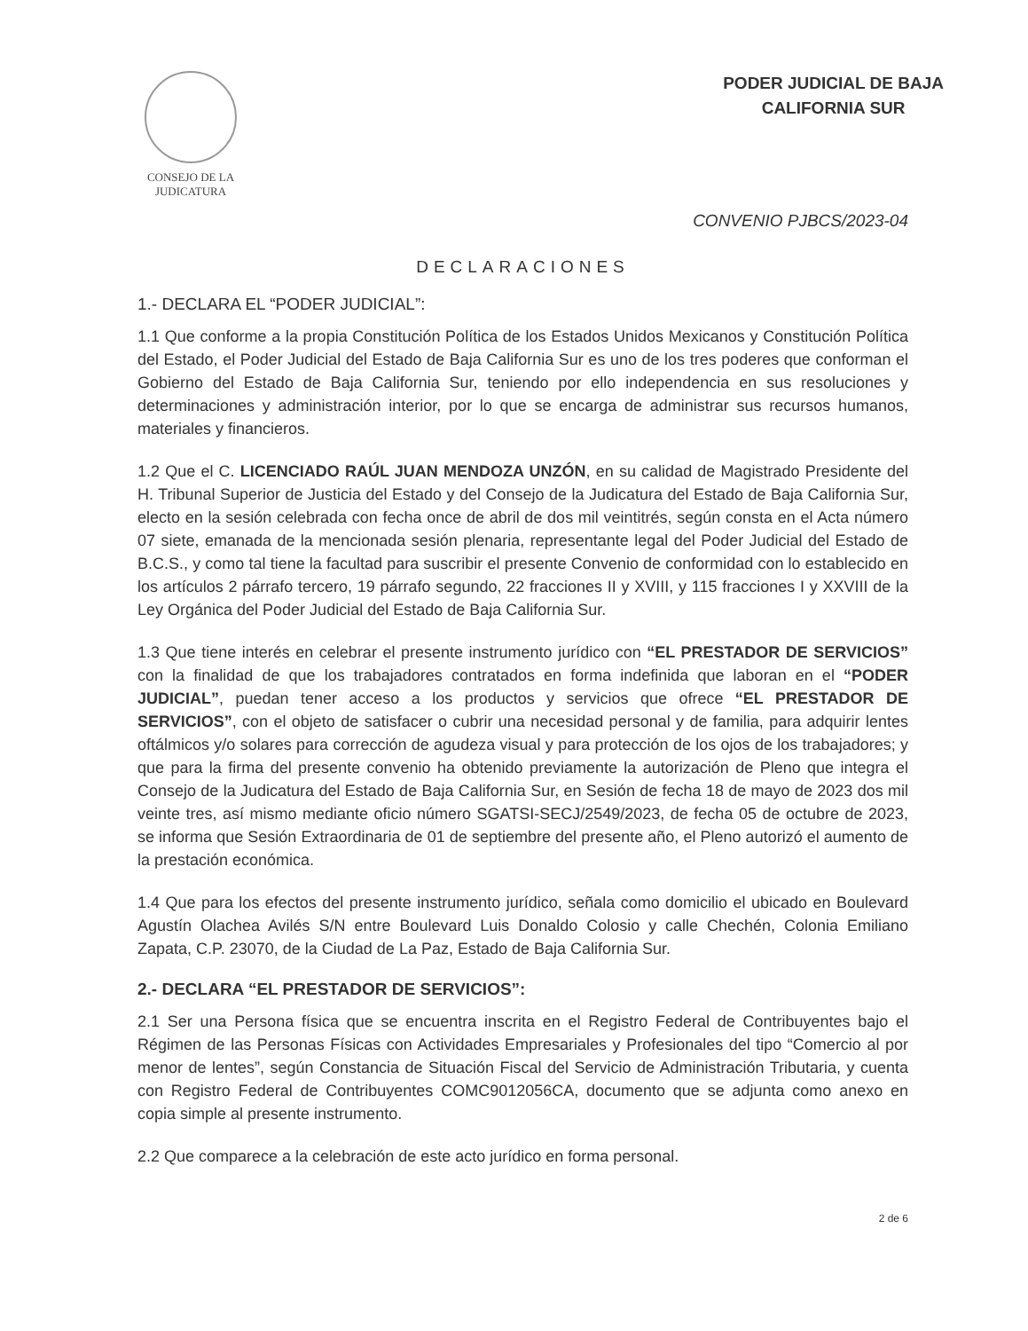CONSEJO DE LA
JUDICATURA
PODER JUDICIAL DE BAJA
CALIFORNIA SUR
CONVENIO PJBCS/2023-04
DECLARACIONES
1.- DECLARA EL “PODER JUDICIAL”:
1.1 Que conforme a la propia Constitución Política de los Estados Unidos Mexicanos y Constitución Política del Estado, el Poder Judicial del Estado de Baja California Sur es uno de los tres poderes que conforman el Gobierno del Estado de Baja California Sur, teniendo por ello independencia en sus resoluciones y determinaciones y administración interior, por lo que se encarga de administrar sus recursos humanos, materiales y financieros.
1.2 Que el C. LICENCIADO RAÚL JUAN MENDOZA UNZÓN, en su calidad de Magistrado Presidente del H. Tribunal Superior de Justicia del Estado y del Consejo de la Judicatura del Estado de Baja California Sur, electo en la sesión celebrada con fecha once de abril de dos mil veintitrés, según consta en el Acta número 07 siete, emanada de la mencionada sesión plenaria, representante legal del Poder Judicial del Estado de B.C.S., y como tal tiene la facultad para suscribir el presente Convenio de conformidad con lo establecido en los artículos 2 párrafo tercero, 19 párrafo segundo, 22 fracciones II y XVIII, y 115 fracciones I y XXVIII de la Ley Orgánica del Poder Judicial del Estado de Baja California Sur.
1.3 Que tiene interés en celebrar el presente instrumento jurídico con “EL PRESTADOR DE SERVICIOS” con la finalidad de que los trabajadores contratados en forma indefinida que laboran en el “PODER JUDICIAL”, puedan tener acceso a los productos y servicios que ofrece “EL PRESTADOR DE SERVICIOS”, con el objeto de satisfacer o cubrir una necesidad personal y de familia, para adquirir lentes oftálmicos y/o solares para corrección de agudeza visual y para protección de los ojos de los trabajadores; y que para la firma del presente convenio ha obtenido previamente la autorización de Pleno que integra el Consejo de la Judicatura del Estado de Baja California Sur, en Sesión de fecha 18 de mayo de 2023 dos mil veinte tres, así mismo mediante oficio número SGATSI-SECJ/2549/2023, de fecha 05 de octubre de 2023, se informa que Sesión Extraordinaria de 01 de septiembre del presente año, el Pleno autorizó el aumento de la prestación económica.
1.4 Que para los efectos del presente instrumento jurídico, señala como domicilio el ubicado en Boulevard Agustín Olachea Avilés S/N entre Boulevard Luis Donaldo Colosio y calle Chechén, Colonia Emiliano Zapata, C.P. 23070, de la Ciudad de La Paz, Estado de Baja California Sur.
2.- DECLARA “EL PRESTADOR DE SERVICIOS”:
2.1 Ser una Persona física que se encuentra inscrita en el Registro Federal de Contribuyentes bajo el Régimen de las Personas Físicas con Actividades Empresariales y Profesionales del tipo “Comercio al por menor de lentes”, según Constancia de Situación Fiscal del Servicio de Administración Tributaria, y cuenta con Registro Federal de Contribuyentes COMC9012056CA, documento que se adjunta como anexo en copia simple al presente instrumento.
2.2 Que comparece a la celebración de este acto jurídico en forma personal.
2 de 6